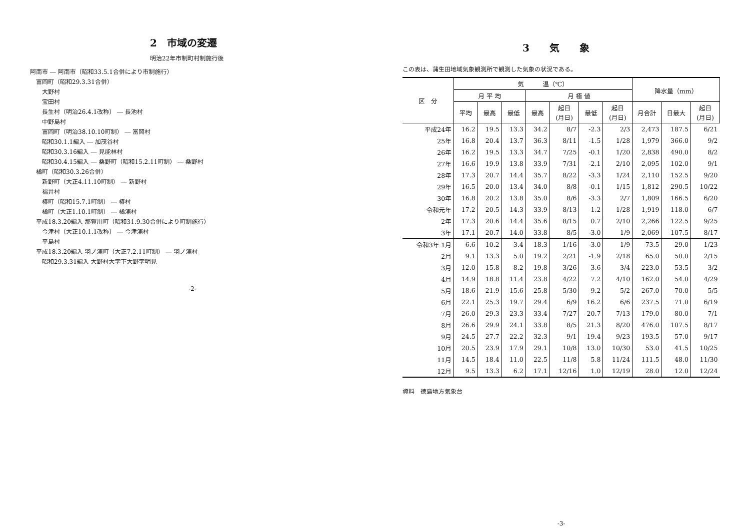2　市域の変遷
明治22年市制町村制施行後
阿南市 ― 阿南市（昭和33.5.1合併により市制施行）
　富岡町（昭和29.3.31合併）
　　大野村
　　宝田村
　　長生村（明治26.4.1改称） ― 長池村
　　中野島村
　　富岡町（明治38.10.10町制） ― 富岡村
　　昭和30.1.1編入 ― 加茂谷村
　　昭和30.3.16編入 ― 見能林村
　　昭和30.4.15編入 ― 桑野町（昭和15.2.11町制） ― 桑野村
　橘町（昭和30.3.26合併）
　　新野町（大正4.11.10町制） ― 新野村
　　福井村
　　椿町（昭和15.7.1町制） ― 椿村
　　橘町（大正1.10.1町制） ― 橘浦村
　平成18.3.20編入 那賀川町（昭和31.9.30合併により町制施行）
　　今津村（大正10.1.1改称） ― 今津浦村
　　平島村
　平成18.3.20編入 羽ノ浦町（大正7.2.11町制） ― 羽ノ浦村
　　昭和29.3.31編入 大野村大字下大野字明見
-2-
3　　気　　象
この表は、蒲生田地域気象観測所で観測した気象の状況である。
| 区 分 | 気 温（℃） | | | | | | | 降水量（mm） | | |
| --- | --- | --- | --- | --- | --- | --- | --- | --- | --- | --- |
| | 月 平 均 | | | 月 極 値 | | | | | | |
| | 平均 | 最高 | 最低 | 最高 | 起日 (月日) | 最低 | 起日 (月日) | 月合計 | 日最大 | 起日 (月日) |
| 平成24年 | 16.2 | 19.5 | 13.3 | 34.2 | 8/7 | -2.3 | 2/3 | 2,473 | 187.5 | 6/21 |
| 25年 | 16.8 | 20.4 | 13.7 | 36.3 | 8/11 | -1.5 | 1/28 | 1,979 | 366.0 | 9/2 |
| 26年 | 16.2 | 19.5 | 13.3 | 34.7 | 7/25 | -0.1 | 1/20 | 2,838 | 490.0 | 8/2 |
| 27年 | 16.6 | 19.9 | 13.8 | 33.9 | 7/31 | -2.1 | 2/10 | 2,095 | 102.0 | 9/1 |
| 28年 | 17.3 | 20.7 | 14.4 | 35.7 | 8/22 | -3.3 | 1/24 | 2,110 | 152.5 | 9/20 |
| 29年 | 16.5 | 20.0 | 13.4 | 34.0 | 8/8 | -0.1 | 1/15 | 1,812 | 290.5 | 10/22 |
| 30年 | 16.8 | 20.2 | 13.8 | 35.0 | 8/6 | -3.3 | 2/7 | 1,809 | 166.5 | 6/20 |
| 令和元年 | 17.2 | 20.5 | 14.3 | 33.9 | 8/13 | 1.2 | 1/28 | 1,919 | 118.0 | 6/7 |
| 2年 | 17.3 | 20.6 | 14.4 | 35.6 | 8/15 | 0.7 | 2/10 | 2,266 | 122.5 | 9/25 |
| 3年 | 17.1 | 20.7 | 14.0 | 33.8 | 8/5 | -3.0 | 1/9 | 2,069 | 107.5 | 8/17 |
| 令和3年 1月 | 6.6 | 10.2 | 3.4 | 18.3 | 1/16 | -3.0 | 1/9 | 73.5 | 29.0 | 1/23 |
| 2月 | 9.1 | 13.3 | 5.0 | 19.2 | 2/21 | -1.9 | 2/18 | 65.0 | 50.0 | 2/15 |
| 3月 | 12.0 | 15.8 | 8.2 | 19.8 | 3/26 | 3.6 | 3/4 | 223.0 | 53.5 | 3/2 |
| 4月 | 14.9 | 18.8 | 11.4 | 23.8 | 4/22 | 7.2 | 4/10 | 162.0 | 54.0 | 4/29 |
| 5月 | 18.6 | 21.9 | 15.6 | 25.8 | 5/30 | 9.2 | 5/2 | 267.0 | 70.0 | 5/5 |
| 6月 | 22.1 | 25.3 | 19.7 | 29.4 | 6/9 | 16.2 | 6/6 | 237.5 | 71.0 | 6/19 |
| 7月 | 26.0 | 29.3 | 23.3 | 33.4 | 7/27 | 20.7 | 7/13 | 179.0 | 80.0 | 7/1 |
| 8月 | 26.6 | 29.9 | 24.1 | 33.8 | 8/5 | 21.3 | 8/20 | 476.0 | 107.5 | 8/17 |
| 9月 | 24.5 | 27.7 | 22.2 | 32.3 | 9/1 | 19.4 | 9/23 | 193.5 | 57.0 | 9/17 |
| 10月 | 20.5 | 23.9 | 17.9 | 29.1 | 10/8 | 13.0 | 10/30 | 53.0 | 41.5 | 10/25 |
| 11月 | 14.5 | 18.4 | 11.0 | 22.5 | 11/8 | 5.8 | 11/24 | 111.5 | 48.0 | 11/30 |
| 12月 | 9.5 | 13.3 | 6.2 | 17.1 | 12/16 | 1.0 | 12/19 | 28.0 | 12.0 | 12/24 |
資料　徳島地方気象台
-3-